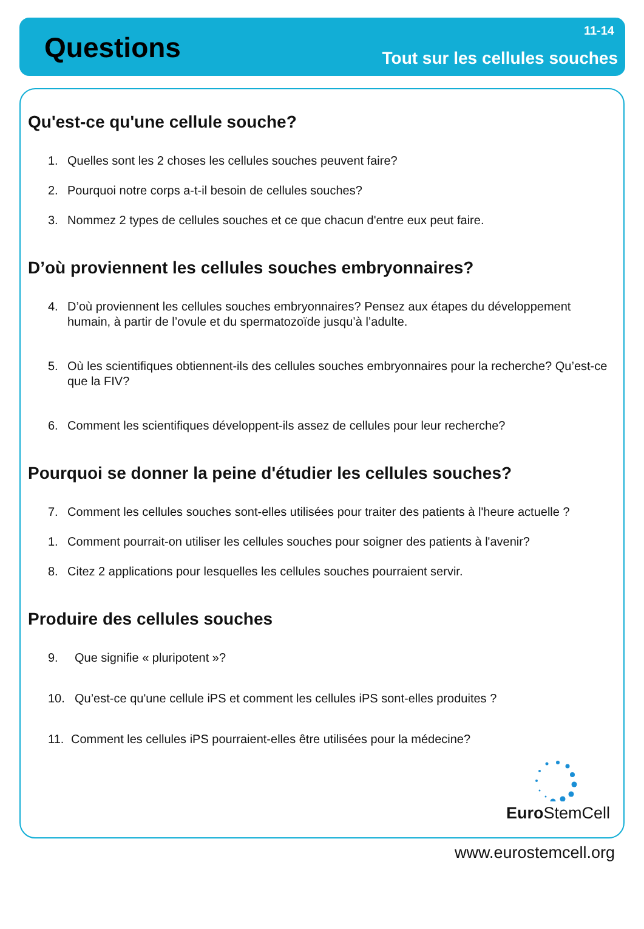Questions
11-14
Tout sur les cellules souches
Qu'est-ce qu'une cellule souche?
1. Quelles sont les 2 choses les cellules souches peuvent faire?
2. Pourquoi notre corps a-t-il besoin de cellules souches?
3. Nommez 2 types de cellules souches et ce que chacun d'entre eux peut faire.
D’où proviennent les cellules souches embryonnaires?
4. D’où proviennent les cellules souches embryonnaires? Pensez aux étapes du développement humain, à partir de l’ovule et du spermatozoïde jusqu’à l’adulte.
5. Où les scientifiques obtiennent-ils des cellules souches embryonnaires pour la recherche? Qu’est-ce que la FIV?
6. Comment les scientifiques développent-ils assez de cellules pour leur recherche?
Pourquoi se donner la peine d'étudier les cellules souches?
7. Comment les cellules souches sont-elles utilisées pour traiter des patients à l'heure actuelle ?
1. Comment pourrait-on utiliser les cellules souches pour soigner des patients à l'avenir?
8. Citez 2 applications pour lesquelles les cellules souches pourraient servir.
Produire des cellules souches
9. Que signifie « pluripotent »?
10. Qu’est-ce qu'une cellule iPS et comment les cellules iPS sont-elles produites ?
11. Comment les cellules iPS pourraient-elles être utilisées pour la médecine?
Euro StemCell
www.eurostemcell.org